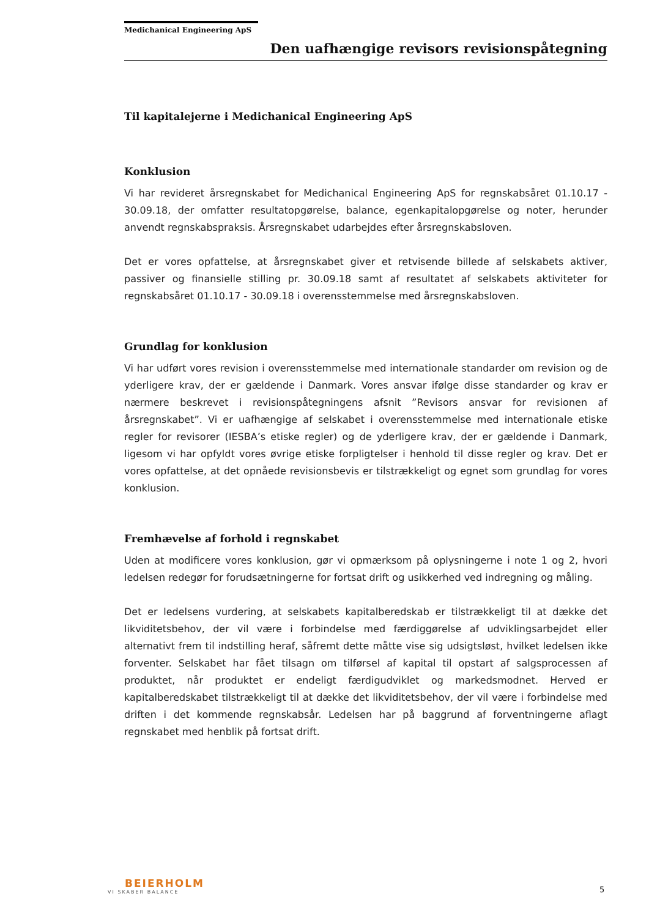Medichanical Engineering ApS
Den uafhængige revisors revisionspåtegning
Til kapitalejerne i Medichanical Engineering ApS
Konklusion
Vi har revideret årsregnskabet for Medichanical Engineering ApS for regnskabsåret 01.10.17 - 30.09.18, der omfatter resultatopgørelse, balance, egenkapitalopgørelse og noter, herunder anvendt regnskabspraksis. Årsregnskabet udarbejdes efter årsregnskabsloven.
Det er vores opfattelse, at årsregnskabet giver et retvisende billede af selskabets aktiver, passiver og finansielle stilling pr. 30.09.18 samt af resultatet af selskabets aktiviteter for regnskabsåret 01.10.17 - 30.09.18 i overensstemmelse med årsregnskabsloven.
Grundlag for konklusion
Vi har udført vores revision i overensstemmelse med internationale standarder om revision og de yderligere krav, der er gældende i Danmark. Vores ansvar ifølge disse standarder og krav er nærmere beskrevet i revisionspåtegningens afsnit ”Revisors ansvar for revisionen af årsregnskabet”. Vi er uafhængige af selskabet i overensstemmelse med internationale etiske regler for revisorer (IESBA’s etiske regler) og de yderligere krav, der er gældende i Danmark, ligesom vi har opfyldt vores øvrige etiske forpligtelser i henhold til disse regler og krav. Det er vores opfattelse, at det opnåede revisionsbevis er tilstrækkeligt og egnet som grundlag for vores konklusion.
Fremhævelse af forhold i regnskabet
Uden at modificere vores konklusion, gør vi opmærksom på oplysningerne i note 1 og 2, hvori ledelsen redegør for forudsætningerne for fortsat drift og usikkerhed ved indregning og måling.
Det er ledelsens vurdering, at selskabets kapitalberedskab er tilstrækkeligt til at dække det likviditetsbehov, der vil være i forbindelse med færdiggørelse af udviklingsarbejdet eller alternativt frem til indstilling heraf, såfremt dette måtte vise sig udsigtsløst, hvilket ledelsen ikke forventer. Selskabet har fået tilsagn om tilførsel af kapital til opstart af salgsprocessen af produktet, når produktet er endeligt færdigudviklet og markedsmodnet. Herved er kapitalberedskabet tilstrækkeligt til at dække det likviditetsbehov, der vil være i forbindelse med driften i det kommende regnskabsår. Ledelsen har på baggrund af forventningerne aflagt regnskabet med henblik på fortsat drift.
BEIERHOLM
VI SKABER BALANCE
5